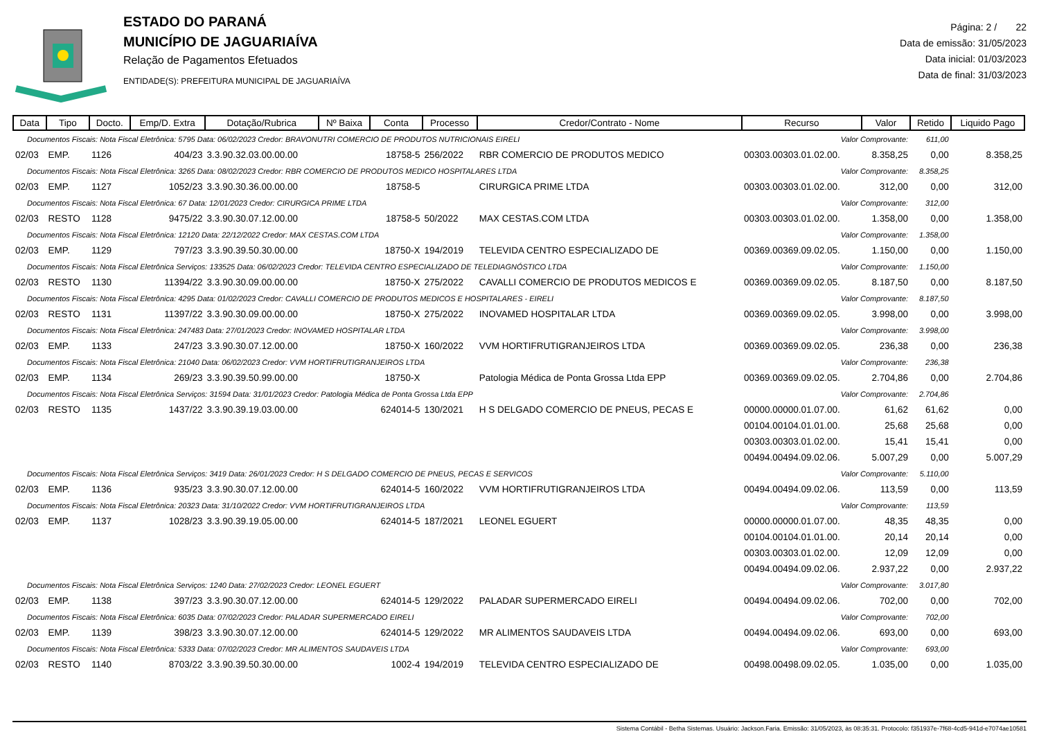ESTADO DO PARANÁ
MUNICÍPIO DE JAGUARIAÍVA
Relação de Pagamentos Efetuados
ENTIDADE(S): PREFEITURA MUNICIPAL DE JAGUARIAÍVA
Página: 2 / 22
Data de emissão: 31/05/2023
Data inicial: 01/03/2023
Data de final: 31/03/2023
| Data | Tipo | Docto. | Emp/D. Extra | Dotação/Rubrica | Nº Baixa | Conta | Processo | Credor/Contrato - Nome | Recurso | Valor | Retido | Liquido Pago |
| --- | --- | --- | --- | --- | --- | --- | --- | --- | --- | --- | --- | --- |
| Documentos Fiscais: Nota Fiscal Eletrônica: 5795 Data: 06/02/2023 Credor: BRAVONUTRI COMERCIO DE PRODUTOS NUTRICIONAIS EIRELI | | | | | | | | | Valor Comprovante: | | 611,00 | |
| 02/03 | EMP. | 1126 | 404/23 | 3.3.90.32.03.00.00.00 | | 18758-5 | 256/2022 | RBR COMERCIO DE PRODUTOS MEDICO | 00303.00303.01.02.00. | 8.358,25 | 0,00 | 8.358,25 |
| Documentos Fiscais: Nota Fiscal Eletrônica: 3265 Data: 08/02/2023 Credor: RBR COMERCIO DE PRODUTOS MEDICO HOSPITALARES LTDA | | | | | | | | | Valor Comprovante: | | 8.358,25 | |
| 02/03 | EMP. | 1127 | 1052/23 | 3.3.90.30.36.00.00.00 | | 18758-5 | | CIRURGICA PRIME LTDA | 00303.00303.01.02.00. | 312,00 | 0,00 | 312,00 |
| Documentos Fiscais: Nota Fiscal Eletrônica: 67 Data: 12/01/2023 Credor: CIRURGICA PRIME LTDA | | | | | | | | | Valor Comprovante: | | 312,00 | |
| 02/03 | RESTO | 1128 | 9475/22 | 3.3.90.30.07.12.00.00 | | 18758-5 | 50/2022 | MAX CESTAS.COM LTDA | 00303.00303.01.02.00. | 1.358,00 | 0,00 | 1.358,00 |
| Documentos Fiscais: Nota Fiscal Eletrônica: 12120 Data: 22/12/2022 Credor: MAX CESTAS.COM LTDA | | | | | | | | | Valor Comprovante: | | 1.358,00 | |
| 02/03 | EMP. | 1129 | 797/23 | 3.3.90.39.50.30.00.00 | | 18750-X | 194/2019 | TELEVIDA CENTRO ESPECIALIZADO DE | 00369.00369.09.02.05. | 1.150,00 | 0,00 | 1.150,00 |
| Documentos Fiscais: Nota Fiscal Eletrônica Serviços: 133525 Data: 06/02/2023 Credor: TELEVIDA CENTRO ESPECIALIZADO DE TELEDIAGNÓSTICO LTDA | | | | | | | | | Valor Comprovante: | | 1.150,00 | |
| 02/03 | RESTO | 1130 | 11394/22 | 3.3.90.30.09.00.00.00 | | 18750-X | 275/2022 | CAVALLI COMERCIO DE PRODUTOS MEDICOS E | 00369.00369.09.02.05. | 8.187,50 | 0,00 | 8.187,50 |
| Documentos Fiscais: Nota Fiscal Eletrônica: 4295 Data: 01/02/2023 Credor: CAVALLI COMERCIO DE PRODUTOS MEDICOS E HOSPITALARES - EIRELI | | | | | | | | | Valor Comprovante: | | 8.187,50 | |
| 02/03 | RESTO | 1131 | 11397/22 | 3.3.90.30.09.00.00.00 | | 18750-X | 275/2022 | INOVAMED HOSPITALAR LTDA | 00369.00369.09.02.05. | 3.998,00 | 0,00 | 3.998,00 |
| Documentos Fiscais: Nota Fiscal Eletrônica: 247483 Data: 27/01/2023 Credor: INOVAMED HOSPITALAR LTDA | | | | | | | | | Valor Comprovante: | | 3.998,00 | |
| 02/03 | EMP. | 1133 | 247/23 | 3.3.90.30.07.12.00.00 | | 18750-X | 160/2022 | VVM HORTIFRUTIGRANJEIROS LTDA | 00369.00369.09.02.05. | 236,38 | 0,00 | 236,38 |
| Documentos Fiscais: Nota Fiscal Eletrônica: 21040 Data: 06/02/2023 Credor: VVM HORTIFRUTIGRANJEIROS LTDA | | | | | | | | | Valor Comprovante: | | 236,38 | |
| 02/03 | EMP. | 1134 | 269/23 | 3.3.90.39.50.99.00.00 | | 18750-X | | Patologia Médica de Ponta Grossa Ltda EPP | 00369.00369.09.02.05. | 2.704,86 | 0,00 | 2.704,86 |
| Documentos Fiscais: Nota Fiscal Eletrônica Serviços: 31594 Data: 31/01/2023 Credor: Patologia Médica de Ponta Grossa Ltda EPP | | | | | | | | | Valor Comprovante: | | 2.704,86 | |
| 02/03 | RESTO | 1135 | 1437/22 | 3.3.90.39.19.03.00.00 | | 624014-5 | 130/2021 | H S DELGADO COMERCIO DE PNEUS, PECAS E | 00000.00000.01.07.00. | 61,62 | 61,62 | 0,00 |
| | | | | | | | | | 00104.00104.01.01.00. | 25,68 | 25,68 | 0,00 |
| | | | | | | | | | 00303.00303.01.02.00. | 15,41 | 15,41 | 0,00 |
| | | | | | | | | | 00494.00494.09.02.06. | 5.007,29 | 0,00 | 5.007,29 |
| Documentos Fiscais: Nota Fiscal Eletrônica Serviços: 3419 Data: 26/01/2023 Credor: H S DELGADO COMERCIO DE PNEUS, PECAS E SERVICOS | | | | | | | | | Valor Comprovante: | | 5.110,00 | |
| 02/03 | EMP. | 1136 | 935/23 | 3.3.90.30.07.12.00.00 | | 624014-5 | 160/2022 | VVM HORTIFRUTIGRANJEIROS LTDA | 00494.00494.09.02.06. | 113,59 | 0,00 | 113,59 |
| Documentos Fiscais: Nota Fiscal Eletrônica: 20323 Data: 31/10/2022 Credor: VVM HORTIFRUTIGRANJEIROS LTDA | | | | | | | | | Valor Comprovante: | | 113,59 | |
| 02/03 | EMP. | 1137 | 1028/23 | 3.3.90.39.19.05.00.00 | | 624014-5 | 187/2021 | LEONEL EGUERT | 00000.00000.01.07.00. | 48,35 | 48,35 | 0,00 |
| | | | | | | | | | 00104.00104.01.01.00. | 20,14 | 20,14 | 0,00 |
| | | | | | | | | | 00303.00303.01.02.00. | 12,09 | 12,09 | 0,00 |
| | | | | | | | | | 00494.00494.09.02.06. | 2.937,22 | 0,00 | 2.937,22 |
| Documentos Fiscais: Nota Fiscal Eletrônica Serviços: 1240 Data: 27/02/2023 Credor: LEONEL EGUERT | | | | | | | | | Valor Comprovante: | | 3.017,80 | |
| 02/03 | EMP. | 1138 | 397/23 | 3.3.90.30.07.12.00.00 | | 624014-5 | 129/2022 | PALADAR SUPERMERCADO EIRELI | 00494.00494.09.02.06. | 702,00 | 0,00 | 702,00 |
| Documentos Fiscais: Nota Fiscal Eletrônica: 6035 Data: 07/02/2023 Credor: PALADAR SUPERMERCADO EIRELI | | | | | | | | | Valor Comprovante: | | 702,00 | |
| 02/03 | EMP. | 1139 | 398/23 | 3.3.90.30.07.12.00.00 | | 624014-5 | 129/2022 | MR ALIMENTOS SAUDAVEIS LTDA | 00494.00494.09.02.06. | 693,00 | 0,00 | 693,00 |
| Documentos Fiscais: Nota Fiscal Eletrônica: 5333 Data: 07/02/2023 Credor: MR ALIMENTOS SAUDAVEIS LTDA | | | | | | | | | Valor Comprovante: | | 693,00 | |
| 02/03 | RESTO | 1140 | 8703/22 | 3.3.90.39.50.30.00.00 | | 1002-4 | 194/2019 | TELEVIDA CENTRO ESPECIALIZADO DE | 00498.00498.09.02.05. | 1.035,00 | 0,00 | 1.035,00 |
Sistema Contábil - Betha Sistemas. Usuário: Jackson.Faria. Emissão: 31/05/2023, às 08:35:31. Protocolo: f351937e-7f68-4cd5-941d-e7074ae10581